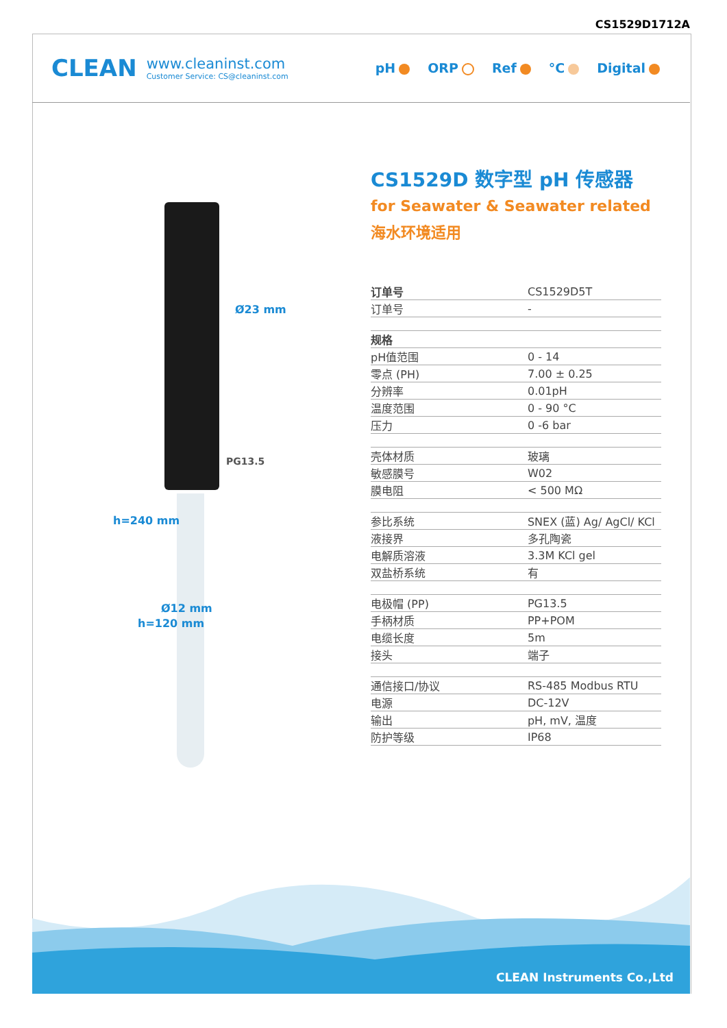CS1529D1712A
CLEAN
www.cleaninst.com
Customer Service: CS@cleaninst.com
pH ORP Ref °C Digital
Ø23 mm
PG13.5
Ø12 mm
h=240 mm
h=120 mm
CS1529D 数字型 pH 传感器
for Seawater & Seawater related
海水环境适用
| 订单号 | CS1529D5T |
| 订单号 | - |
| 规格 | |
| pH值范围 | 0 - 14 |
| 零点 (PH) | 7.00 ± 0.25 |
| 分辨率 | 0.01pH |
| 温度范围 | 0 - 90 °C |
| 压力 | 0 -6 bar |
| 壳体材质 | 玻璃 |
| 敏感膜号 | W02 |
| 膜电阻 | < 500 MΩ |
| 参比系统 | SNEX (蓝) Ag/ AgCl/ KCl |
| 液接界 | 多孔陶瓷 |
| 电解质溶液 | 3.3M KCl gel |
| 双盐桥系统 | 有 |
| 电极帽 (PP) | PG13.5 |
| 手柄材质 | PP+POM |
| 电缆长度 | 5m |
| 接头 | 端子 |
| 通信接口/协议 | RS-485 Modbus RTU |
| 电源 | DC-12V |
| 输出 | pH, mV, 温度 |
| 防护等级 | IP68 |
CLEAN Instruments Co.,Ltd